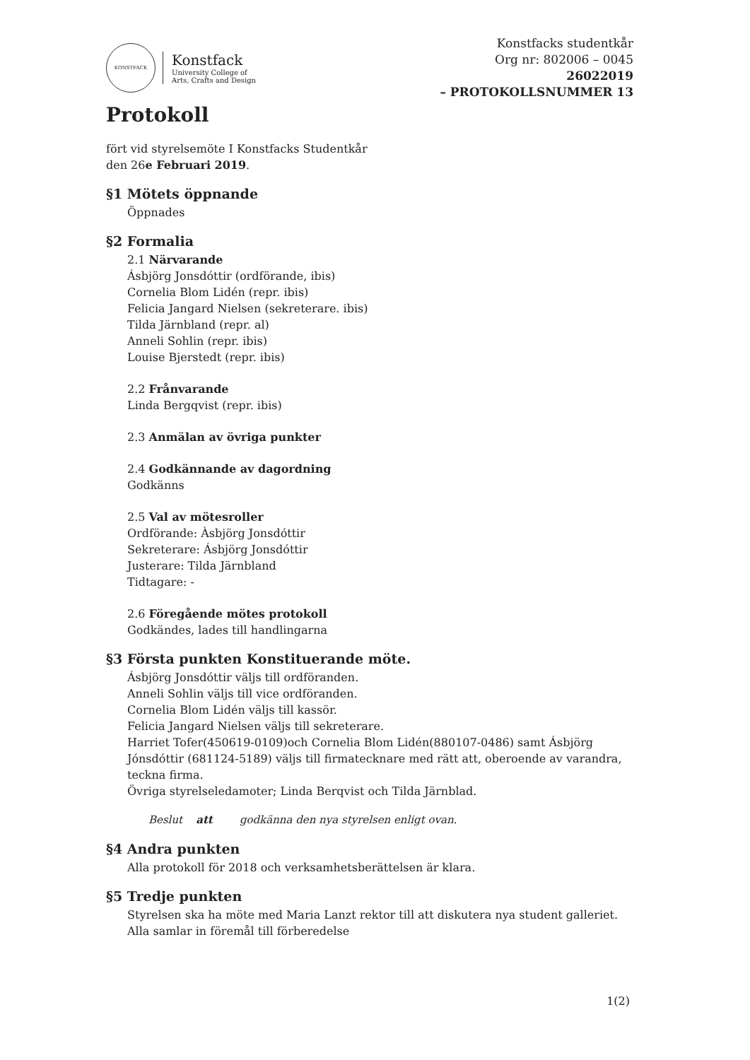KONSTFACK
Konstfack
University College of
Arts, Crafts and Design
Konstfacks studentkår
Org nr: 802006 – 0045
26022019
– PROTOKOLLSNUMMER 13
Protokoll
fört vid styrelsemöte I Konstfacks Studentkår
den 26e Februari 2019.
§1 Mötets öppnande
Öppnades
§2 Formalia
2.1 Närvarande
Ásbjörg Jonsdóttir (ordförande, ibis)
Cornelia Blom Lidén (repr. ibis)
Felicia Jangard Nielsen (sekreterare. ibis)
Tilda Järnbland (repr. al)
Anneli Sohlin (repr. ibis)
Louise Bjerstedt (repr. ibis)
2.2 Frånvarande
Linda Bergqvist (repr. ibis)
2.3 Anmälan av övriga punkter
2.4 Godkännande av dagordning
Godkänns
2.5 Val av mötesroller
Ordförande: Àsbjörg Jonsdóttir
Sekreterare: Ásbjörg Jonsdóttir
Justerare: Tilda Järnbland
Tidtagare: -
2.6 Föregående mötes protokoll
Godkändes, lades till handlingarna
§3 Första punkten Konstituerande möte.
Ásbjörg Jonsdóttir väljs till ordföranden.
Anneli Sohlin väljs till vice ordföranden.
Cornelia Blom Lidén väljs till kassör.
Felicia Jangard Nielsen väljs till sekreterare.
Harriet Tofer(450619-0109)och Cornelia Blom Lidén(880107-0486) samt Ásbjörg Jónsdóttir (681124-5189) väljs till firmatecknare med rätt att, oberoende av varandra, teckna firma.
Övriga styrelseledamoter; Linda Berqvist och Tilda Järnblad.
Beslut att godkänna den nya styrelsen enligt ovan.
§4 Andra punkten
Alla protokoll för 2018 och verksamhetsberättelsen är klara.
§5 Tredje punkten
Styrelsen ska ha möte med Maria Lanzt rektor till att diskutera nya student galleriet.
Alla samlar in föremål till förberedelse
1(2)